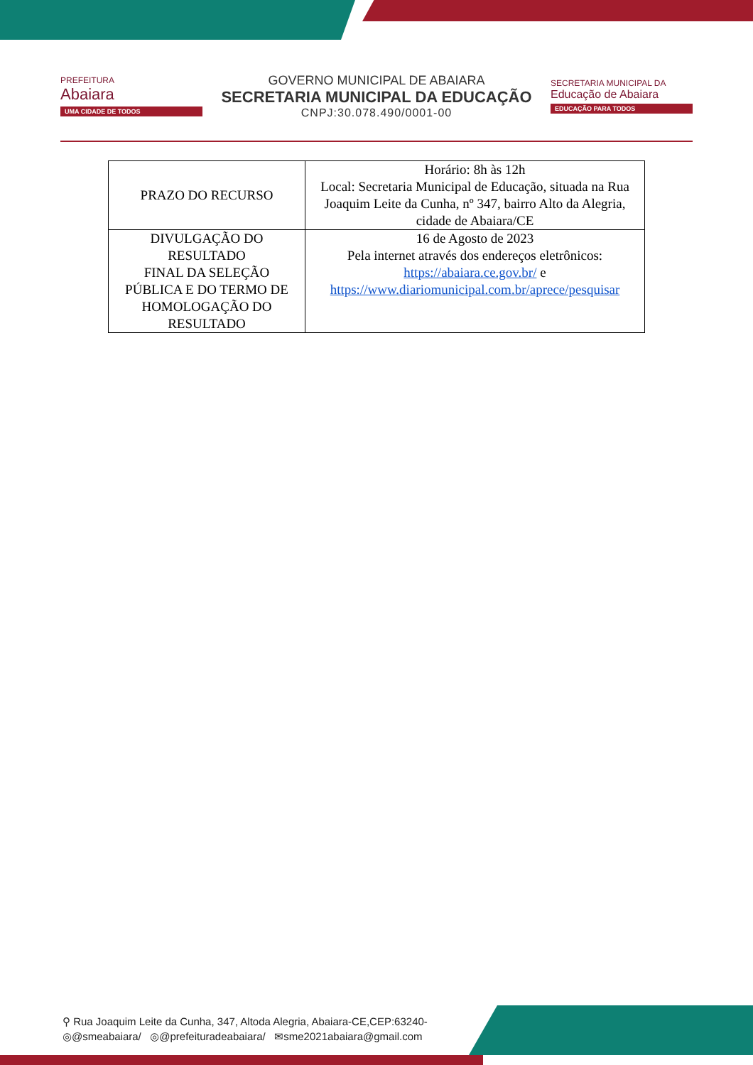PREFEITURA
Abaiara
UMA CIDADE DE TODOS
GOVERNO MUNICIPAL DE ABAIARA
SECRETARIA MUNICIPAL DA EDUCAÇÃO
CNPJ:30.078.490/0001-00
SECRETARIA MUNICIPAL DA
Educação de Abaiara
EDUCAÇÃO PARA TODOS
| PRAZO DO RECURSO | Horário: 8h às 12h Local: Secretaria Municipal de Educação, situada na Rua Joaquim Leite da Cunha, nº 347, bairro Alto da Alegria, cidade de Abaiara/CE |
| DIVULGAÇÃO DO RESULTADO FINAL DA SELEÇÃO PÚBLICA E DO TERMO DE HOMOLOGAÇÃO DO RESULTADO | 16 de Agosto de 2023 Pela internet através dos endereços eletrônicos: https://abaiara.ce.gov.br/ e https://www.diariomunicipal.com.br/aprece/pesquisar |
⚲ Rua Joaquim Leite da Cunha, 347, Altoda Alegria, Abaiara-CE,CEP:63240-
◎@smeabaiara/ ◎@prefeituradeabaiara/ ✉sme2021abaiara@gmail.com